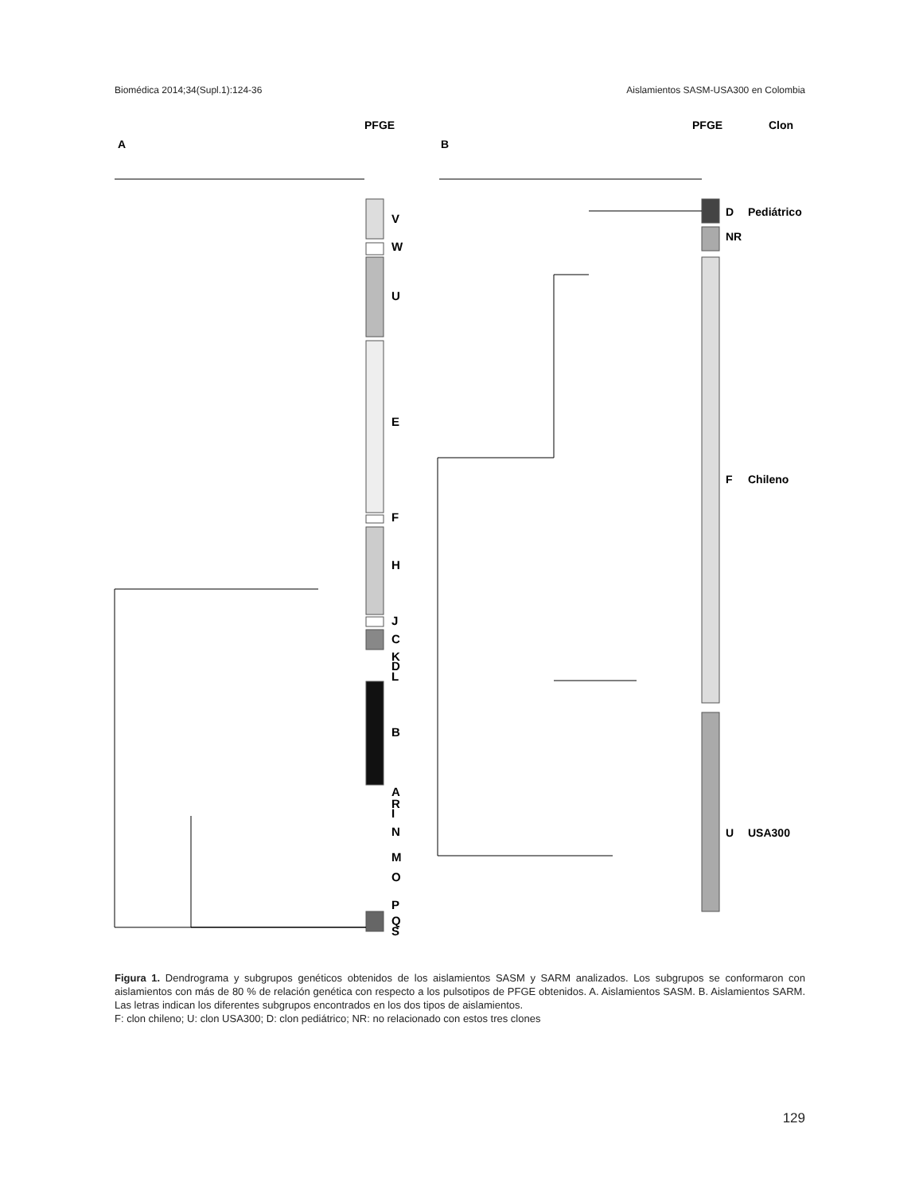Biomédica 2014;34(Supl.1):124-36 Aislamientos SASM-USA300 en Colombia
PFGE
PFGE
Clon
A
B
V
W
U
E
F
H
J
C
K
D
L
B
A
R
I
N
M
O
P
Q
S
D
Pediátrico
NR
F
Chileno
U
USA300
Figura 1. Dendrograma y subgrupos genéticos obtenidos de los aislamientos SASM y SARM analizados. Los subgrupos se conformaron con aislamientos con más de 80 % de relación genética con respecto a los pulsotipos de PFGE obtenidos. A. Aislamientos SASM. B. Aislamientos SARM. Las letras indican los diferentes subgrupos encontrados en los dos tipos de aislamientos.
F: clon chileno; U: clon USA300; D: clon pediátrico; NR: no relacionado con estos tres clones
129